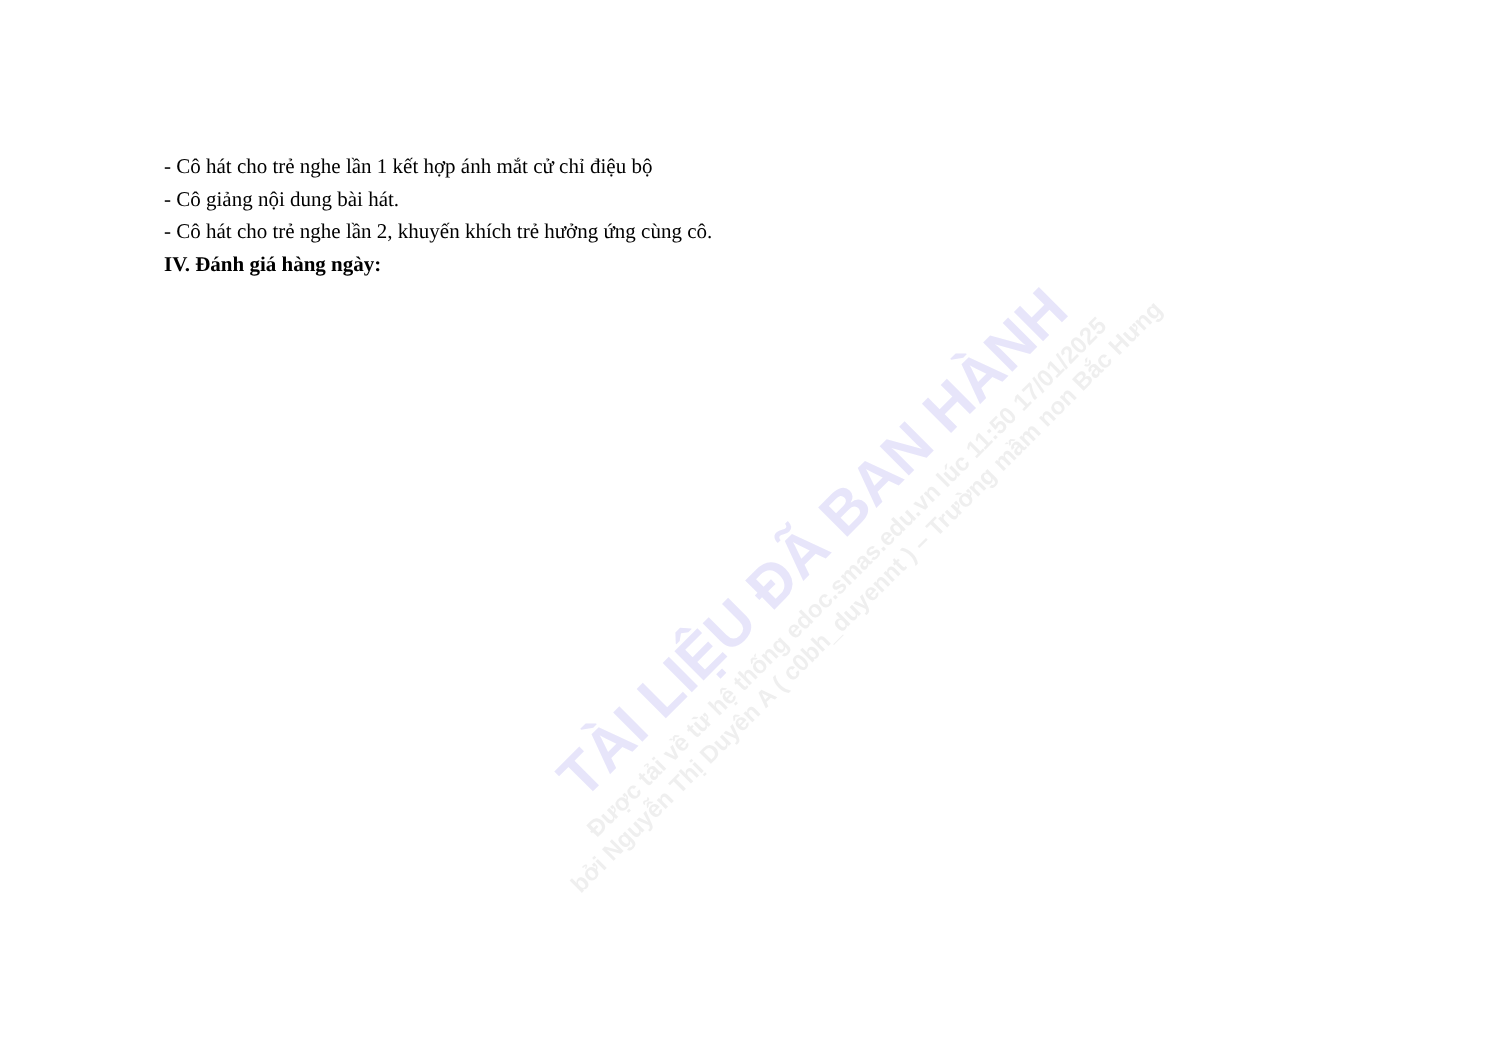- Cô hát cho trẻ nghe lần 1 kết hợp ánh mắt cử chỉ điệu bộ
- Cô giảng nội dung bài hát.
- Cô hát cho trẻ nghe lần 2, khuyến khích trẻ hưởng ứng cùng cô.
IV. Đánh giá hàng ngày:
TÀI LIỆU ĐÃ BAN HÀNH
Được tải về từ hệ thống edoc.smas.edu.vn lúc 11:50 17/01/2025
bởi Nguyễn Thị Duyên A ( c0bh_duyennt ) – Trường mầm non Bắc Hưng